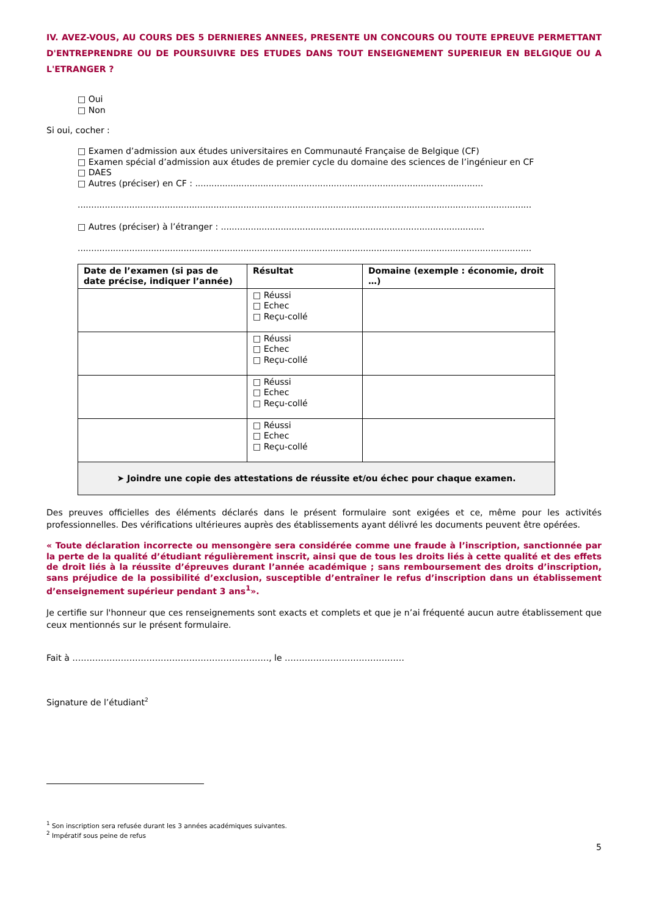IV. AVEZ-VOUS, AU COURS DES 5 DERNIERES ANNEES, PRESENTE UN CONCOURS OU TOUTE EPREUVE PERMETTANT D'ENTREPRENDRE OU DE POURSUIVRE DES ETUDES DANS TOUT ENSEIGNEMENT SUPERIEUR EN BELGIQUE OU A L'ETRANGER ?
□ Oui
□ Non
Si oui, cocher :
□ Examen d’admission aux études universitaires en Communauté Française de Belgique (CF)
□ Examen spécial d’admission aux études de premier cycle du domaine des sciences de l’ingénieur en CF
□ DAES
□ Autres (préciser) en CF : ..........................................................................................................
.......................................................................................................................................................................
□ Autres (préciser) à l’étranger : .................................................................................................
.......................................................................................................................................................................
| Date de l’examen (si pas de date précise, indiquer l’année) | Résultat | Domaine (exemple : économie, droit …) |
| --- | --- | --- |
| | □ Réussi □ Echec □ Reçu-collé | |
| | □ Réussi □ Echec □ Reçu-collé | |
| | □ Réussi □ Echec □ Reçu-collé | |
| | □ Réussi □ Echec □ Reçu-collé | |
| ➤ Joindre une copie des attestations de réussite et/ou échec pour chaque examen. | | |
Des preuves officielles des éléments déclarés dans le présent formulaire sont exigées et ce, même pour les activités professionnelles. Des vérifications ultérieures auprès des établissements ayant délivré les documents peuvent être opérées.
« Toute déclaration incorrecte ou mensongère sera considérée comme une fraude à l’inscription, sanctionnée par la perte de la qualité d’étudiant régulièrement inscrit, ainsi que de tous les droits liés à cette qualité et des effets de droit liés à la réussite d’épreuves durant l’année académique ; sans remboursement des droits d’inscription, sans préjudice de la possibilité d’exclusion, susceptible d’entraîner le refus d’inscription dans un établissement d’enseignement supérieur pendant 3 ans<sup>1</sup>».
Je certifie sur l'honneur que ces renseignements sont exacts et complets et que je n’ai fréquenté aucun autre établissement que ceux mentionnés sur le présent formulaire.
Fait à ……………………………………………………………, le ……………………………………
Signature de l’étudiant<sup>2</sup>
<sup>1</sup> Son inscription sera refusée durant les 3 années académiques suivantes.
<sup>2</sup> Impératif sous peine de refus
5